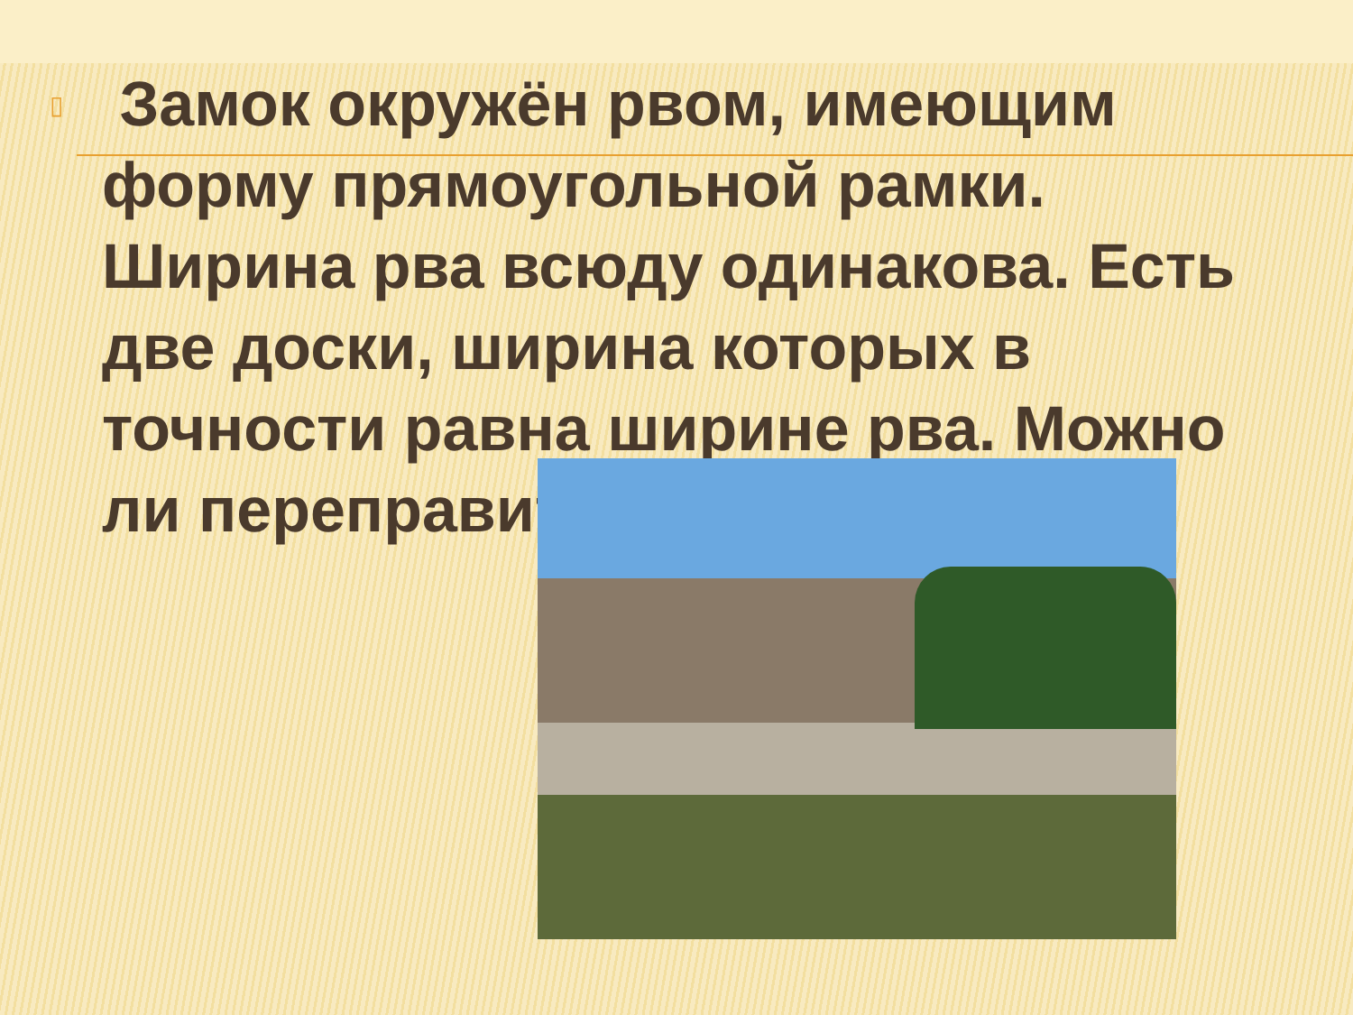▯
Замок окружён рвом, имеющим форму прямоугольной рамки. Ширина рва всюду одинакова. Есть две доски, ширина которых в точности равна ширине рва. Можно ли переправиться